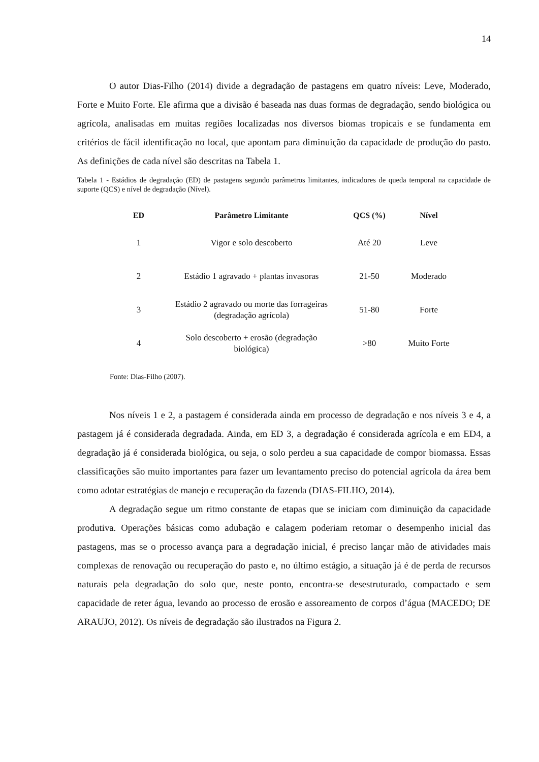14
O autor Dias-Filho (2014) divide a degradação de pastagens em quatro níveis: Leve, Moderado, Forte e Muito Forte. Ele afirma que a divisão é baseada nas duas formas de degradação, sendo biológica ou agrícola, analisadas em muitas regiões localizadas nos diversos biomas tropicais e se fundamenta em critérios de fácil identificação no local, que apontam para diminuição da capacidade de produção do pasto. As definições de cada nível são descritas na Tabela 1.
Tabela 1 - Estádios de degradação (ED) de pastagens segundo parâmetros limitantes, indicadores de queda temporal na capacidade de suporte (QCS) e nível de degradação (Nível).
| ED | Parâmetro Limitante | QCS (%) | Nível |
| --- | --- | --- | --- |
| 1 | Vigor e solo descoberto | Até 20 | Leve |
| 2 | Estádio 1 agravado + plantas invasoras | 21-50 | Moderado |
| 3 | Estádio 2 agravado ou morte das forrageiras (degradação agrícola) | 51-80 | Forte |
| 4 | Solo descoberto + erosão (degradação biológica) | >80 | Muito Forte |
Fonte: Dias-Filho (2007).
Nos níveis 1 e 2, a pastagem é considerada ainda em processo de degradação e nos níveis 3 e 4, a pastagem já é considerada degradada. Ainda, em ED 3, a degradação é considerada agrícola e em ED4, a degradação já é considerada biológica, ou seja, o solo perdeu a sua capacidade de compor biomassa. Essas classificações são muito importantes para fazer um levantamento preciso do potencial agrícola da área bem como adotar estratégias de manejo e recuperação da fazenda (DIAS-FILHO, 2014).
A degradação segue um ritmo constante de etapas que se iniciam com diminuição da capacidade produtiva. Operações básicas como adubação e calagem poderiam retomar o desempenho inicial das pastagens, mas se o processo avança para a degradação inicial, é preciso lançar mão de atividades mais complexas de renovação ou recuperação do pasto e, no último estágio, a situação já é de perda de recursos naturais pela degradação do solo que, neste ponto, encontra-se desestruturado, compactado e sem capacidade de reter água, levando ao processo de erosão e assoreamento de corpos d’água (MACEDO; DE ARAUJO, 2012). Os níveis de degradação são ilustrados na Figura 2.